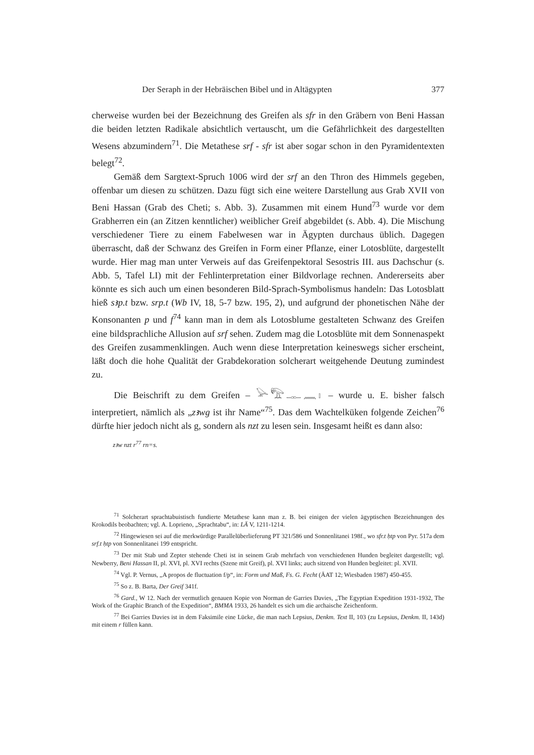Der Seraph in der Hebräischen Bibel und in Altägypten 377
cherweise wurden bei der Bezeichnung des Greifen als sfr in den Gräbern von Beni Hassan die beiden letzten Radikale absichtlich vertauscht, um die Gefährlichkeit des dargestellten Wesens abzumindern<sup>71</sup>. Die Metathese srf - sfr ist aber sogar schon in den Pyramidentexten belegt<sup>72</sup>.
Gemäß dem Sargtext-Spruch 1006 wird der srf an den Thron des Himmels gegeben, offenbar um diesen zu schützen. Dazu fügt sich eine weitere Darstellung aus Grab XVII von Beni Hassan (Grab des Cheti; s. Abb. 3). Zusammen mit einem Hund<sup>73</sup> wurde vor dem Grabherren ein (an Zitzen kenntlicher) weiblicher Greif abgebildet (s. Abb. 4). Die Mischung verschiedener Tiere zu einem Fabelwesen war in Ägypten durchaus üblich. Dagegen überrascht, daß der Schwanz des Greifen in Form einer Pflanze, einer Lotosblüte, dargestellt wurde. Hier mag man unter Verweis auf das Greifenpektoral Sesostris III. aus Dachschur (s. Abb. 5, Tafel LI) mit der Fehlinterpretation einer Bildvorlage rechnen. Andererseits aber könnte es sich auch um einen besonderen Bild-Sprach-Symbolismus handeln: Das Lotosblatt hieß sꜣp.t bzw. srp.t (Wb IV, 18, 5-7 bzw. 195, 2), und aufgrund der phonetischen Nähe der Konsonanten p und f<sup>74</sup> kann man in dem als Lotosblume gestalteten Schwanz des Greifen eine bildsprachliche Allusion auf srf sehen. Zudem mag die Lotosblüte mit dem Sonnenaspekt des Greifen zusammenklingen. Auch wenn diese Interpretation keineswegs sicher erscheint, läßt doch die hohe Qualität der Grabdekoration solcherart weitgehende Deutung zumindest zu.
Die Beischrift zu dem Greifen – 𓅪𓅟𓊃𓈖𓏤 – wurde u. E. bisher falsch interpretiert, nämlich als „zꜣwg ist ihr Name“<sup>75</sup>. Das dem Wachtelküken folgende Zeichen<sup>76</sup> dürfte hier jedoch nicht als g, sondern als nzt zu lesen sein. Insgesamt heißt es dann also:
zꜣw nzt r<sup>77</sup> rn=s.
<sup>71</sup> Solcherart sprachtabuistisch fundierte Metathese kann man z. B. bei einigen der vielen ägyptischen Bezeichnungen des Krokodils beobachten; vgl. A. Loprieno, „Sprachtabu“, in: LÄ V, 1211-1214.
<sup>72</sup> Hingewiesen sei auf die merkwürdige Parallelüberlieferung PT 321/586 und Sonnenlitanei 198f., wo sfr.t ḥtp von Pyr. 517a dem srf.t ḥtp von Sonnenlitanei 199 entspricht.
<sup>73</sup> Der mit Stab und Zepter stehende Cheti ist in seinem Grab mehrfach von verschiedenen Hunden begleitet dargestellt; vgl. Newberry, Beni Hassan II, pl. XVI, pl. XVI rechts (Szene mit Greif), pl. XVI links; auch sitzend von Hunden begleitet: pl. XVII.
<sup>74</sup> Vgl. P. Vernus, „A propos de fluctuation f/p“, in: Form und Maß, Fs. G. Fecht (ÄAT 12; Wiesbaden 1987) 450-455.
<sup>75</sup> So z. B. Barta, Der Greif 341f.
<sup>76</sup> Gard., W 12. Nach der vermutlich genauen Kopie von Norman de Garries Davies, „The Egyptian Expedition 1931-1932, The Work of the Graphic Branch of the Expedition“, BMMA 1933, 26 handelt es sich um die archaische Zeichenform.
<sup>77</sup> Bei Garries Davies ist in dem Faksimile eine Lücke, die man nach Lepsius, Denkm. Text II, 103 (zu Lepsius, Denkm. II, 143d) mit einem r füllen kann.